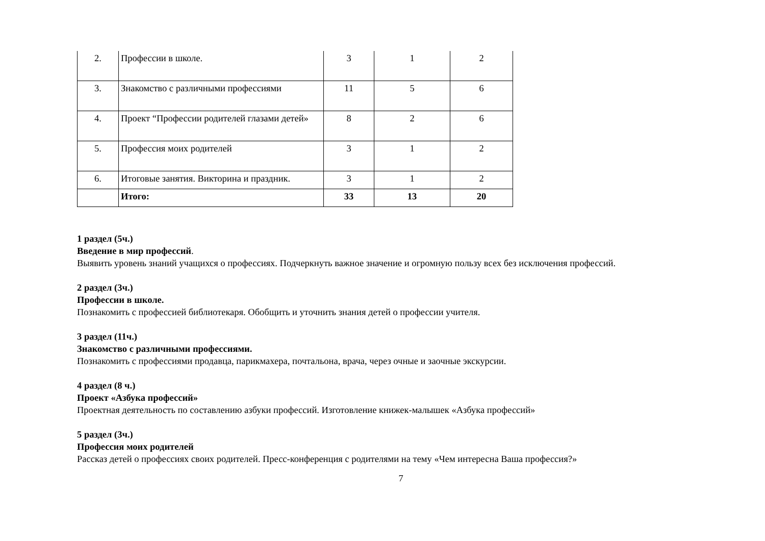| 2. | Профессии в школе. | 3 | 1 | 2 |
| 3. | Знакомство с различными профессиями | 11 | 5 | 6 |
| 4. | Проект “Профессии родителей глазами детей» | 8 | 2 | 6 |
| 5. | Профессия моих родителей | 3 | 1 | 2 |
| 6. | Итоговые занятия. Викторина и праздник. | 3 | 1 | 2 |
| | Итого: | 33 | 13 | 20 |
1 раздел (5ч.)
Введение в мир профессий.
Выявить уровень знаний учащихся о профессиях. Подчеркнуть важное значение и огромную пользу всех без исключения профессий.
2 раздел (3ч.)
Профессии в школе.
Познакомить с профессией библиотекаря. Обобщить и уточнить знания детей о профессии учителя.
3 раздел (11ч.)
Знакомство с различными профессиями.
Познакомить с профессиями продавца, парикмахера, почтальона, врача, через очные и заочные экскурсии.
4 раздел (8 ч.)
Проект «Азбука профессий»
Проектная деятельность по составлению азбуки профессий. Изготовление книжек-малышек «Азбука профессий»
5 раздел (3ч.)
Профессия моих родителей
Рассказ детей о профессиях своих родителей. Пресс-конференция с родителями на тему «Чем интересна Ваша профессия?»
7